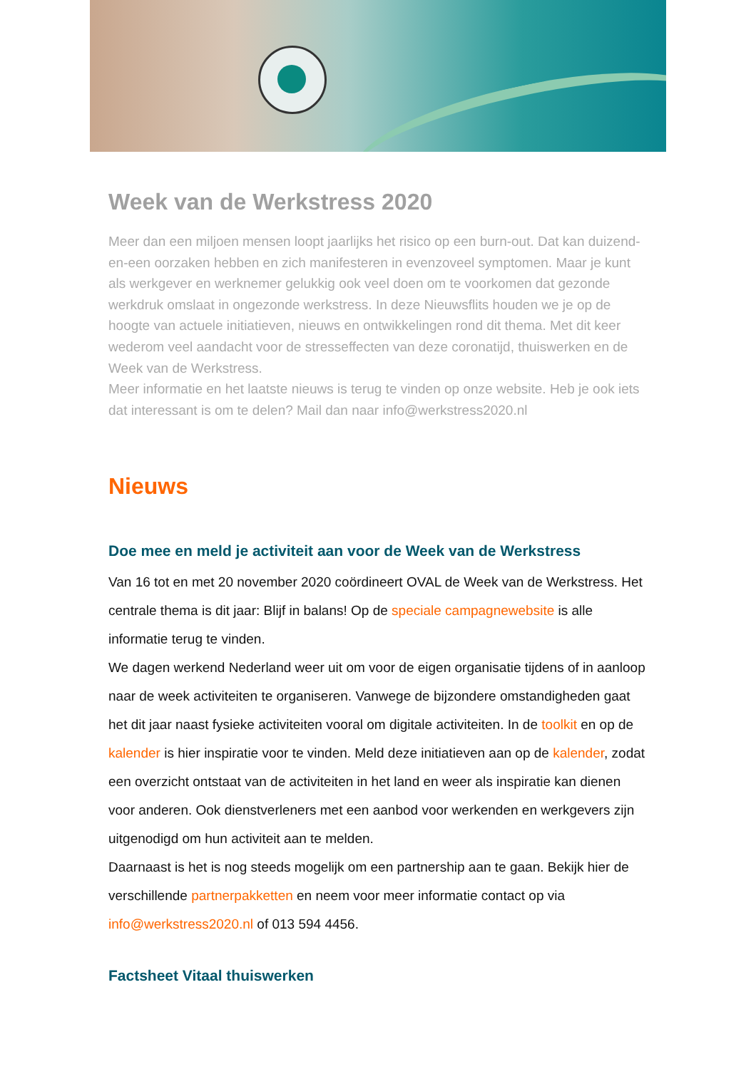Week van de Werkstress 2020
Meer dan een miljoen mensen loopt jaarlijks het risico op een burn-out. Dat kan duizend-en-een oorzaken hebben en zich manifesteren in evenzoveel symptomen. Maar je kunt als werkgever en werknemer gelukkig ook veel doen om te voorkomen dat gezonde werkdruk omslaat in ongezonde werkstress. In deze Nieuwsflits houden we je op de hoogte van actuele initiatieven, nieuws en ontwikkelingen rond dit thema. Met dit keer wederom veel aandacht voor de stresseffecten van deze coronatijd, thuiswerken en de Week van de Werkstress.
Meer informatie en het laatste nieuws is terug te vinden op onze website. Heb je ook iets dat interessant is om te delen? Mail dan naar info@werkstress2020.nl
Nieuws
Doe mee en meld je activiteit aan voor de Week van de Werkstress
Van 16 tot en met 20 november 2020 coördineert OVAL de Week van de Werkstress. Het centrale thema is dit jaar: Blijf in balans! Op de speciale campagnewebsite is alle informatie terug te vinden.
We dagen werkend Nederland weer uit om voor de eigen organisatie tijdens of in aanloop naar de week activiteiten te organiseren. Vanwege de bijzondere omstandigheden gaat het dit jaar naast fysieke activiteiten vooral om digitale activiteiten. In de toolkit en op de kalender is hier inspiratie voor te vinden. Meld deze initiatieven aan op de kalender, zodat een overzicht ontstaat van de activiteiten in het land en weer als inspiratie kan dienen voor anderen. Ook dienstverleners met een aanbod voor werkenden en werkgevers zijn uitgenodigd om hun activiteit aan te melden.
Daarnaast is het is nog steeds mogelijk om een partnership aan te gaan. Bekijk hier de verschillende partnerpakketten en neem voor meer informatie contact op via info@werkstress2020.nl of 013 594 4456.
Factsheet Vitaal thuiswerken